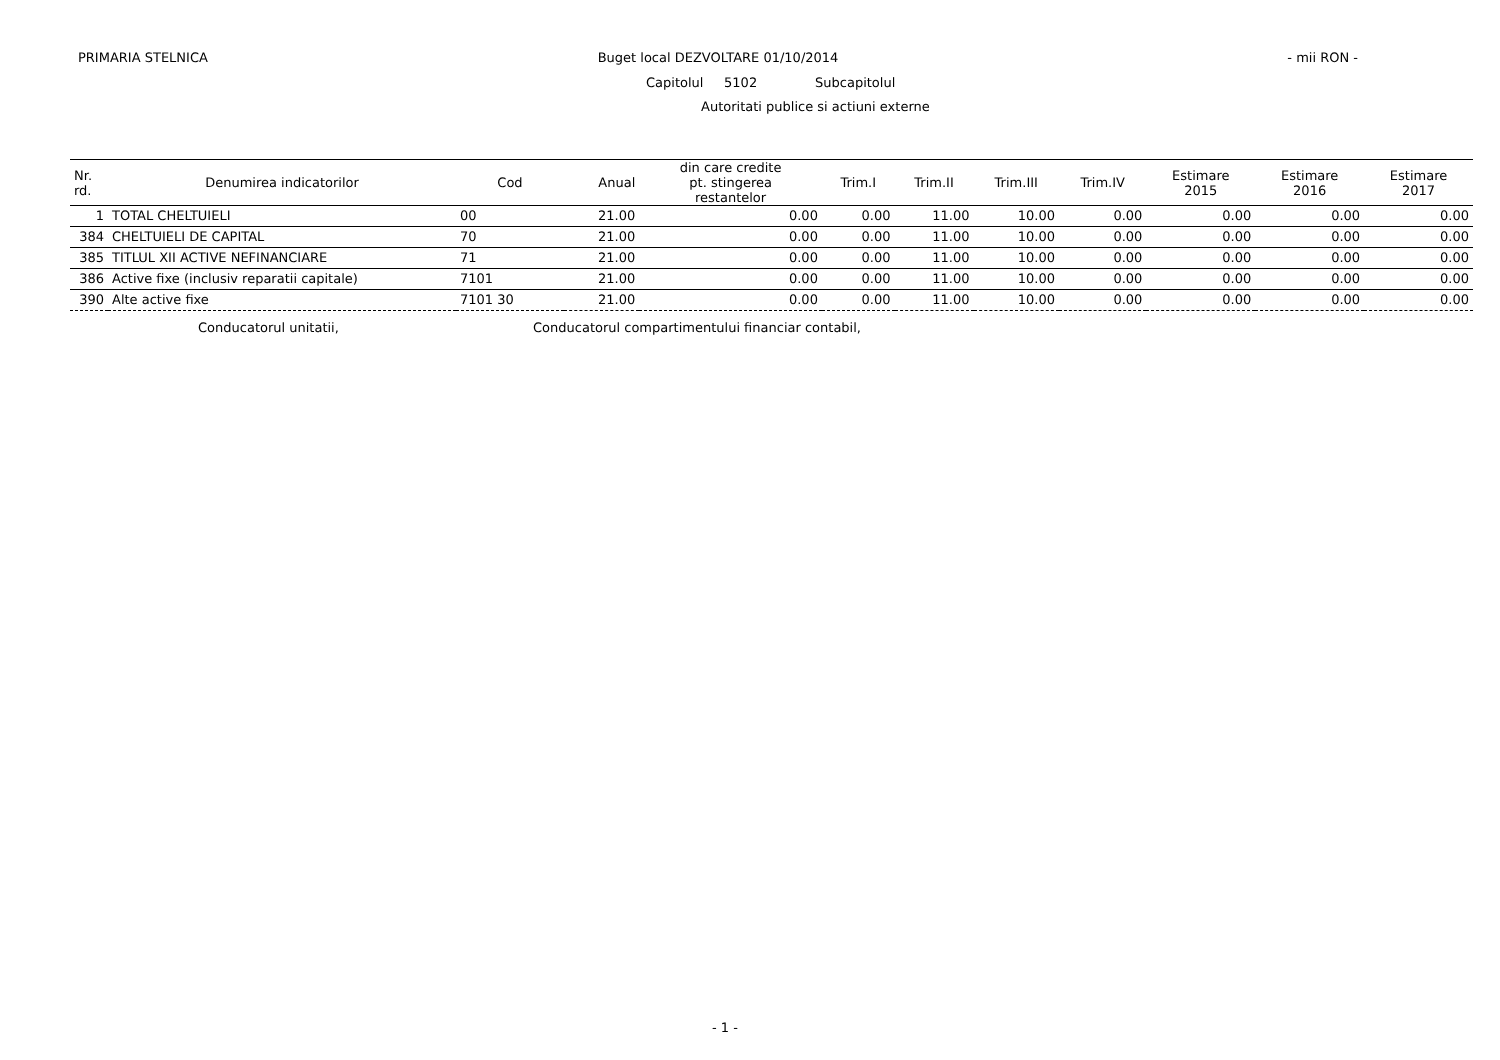PRIMARIA STELNICA Buget local DEZVOLTARE 01/10/2014
- mii RON -
Capitolul 5102 Subcapitolul
Autoritati publice si actiuni externe
| Nr. rd. | Denumirea indicatorilor | Cod | Anual | din care credite pt. stingerea restantelor | Trim.I | Trim.II | Trim.III | Trim.IV | Estimare 2015 | Estimare 2016 | Estimare 2017 |
| --- | --- | --- | --- | --- | --- | --- | --- | --- | --- | --- | --- |
| 1 | TOTAL CHELTUIELI | 00 | 21.00 | 0.00 | 0.00 | 11.00 | 10.00 | 0.00 | 0.00 | 0.00 | 0.00 |
| 384 | CHELTUIELI DE CAPITAL | 70 | 21.00 | 0.00 | 0.00 | 11.00 | 10.00 | 0.00 | 0.00 | 0.00 | 0.00 |
| 385 | TITLUL XII ACTIVE NEFINANCIARE | 71 | 21.00 | 0.00 | 0.00 | 11.00 | 10.00 | 0.00 | 0.00 | 0.00 | 0.00 |
| 386 | Active fixe (inclusiv reparatii capitale) | 7101 | 21.00 | 0.00 | 0.00 | 11.00 | 10.00 | 0.00 | 0.00 | 0.00 | 0.00 |
| 390 | Alte active fixe | 7101 30 | 21.00 | 0.00 | 0.00 | 11.00 | 10.00 | 0.00 | 0.00 | 0.00 | 0.00 |
Conducatorul unitatii,
Conducatorul compartimentului financiar contabil,
- 1 -